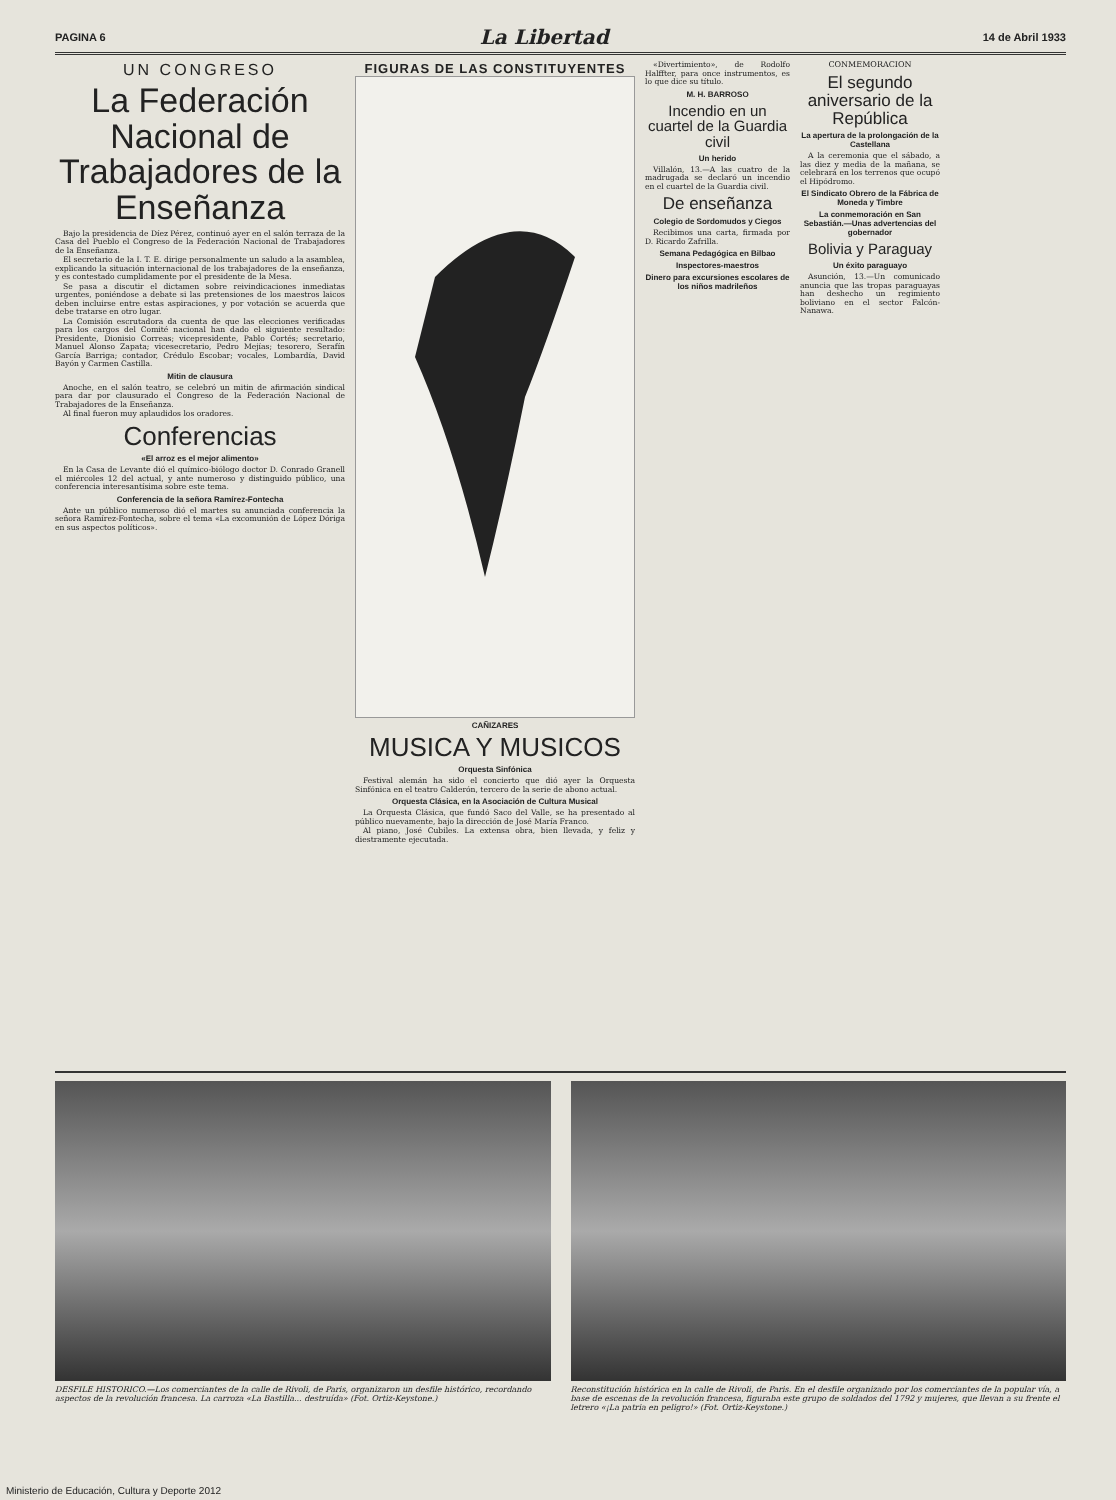PAGINA 6 La Libertad 14 de Abril 1933
UN CONGRESO
La Federación Nacional de Trabajadores de la Enseñanza
Bajo la presidencia de Díez Pérez, continuó ayer en el salón terraza de la Casa del Pueblo el Congreso de la Federación Nacional de Trabajadores de la Enseñanza.
El secretario de la I. T. E. dirige personalmente un saludo a la asamblea, explicando la situación internacional de los trabajadores de la enseñanza, y es contestado cumplidamente por el presidente de la Mesa.
Se pasa a discutir el dictamen sobre reivindicaciones inmediatas urgentes, poniéndose a debate si las pretensiones de los maestros laicos deben incluirse entre estas aspiraciones, y por votación se acuerda que debe tratarse en otro lugar.
La Comisión escrutadora da cuenta de que las elecciones verificadas para los cargos del Comité nacional han dado el siguiente resultado: Presidente, Dionisio Correas; vicepresidente, Pablo Cortés; secretario, Manuel Alonso Zapata; vicesecretario, Pedro Mejías; tesorero, Serafín García Barriga; contador, Crédulo Escobar; vocales, Lombardía, David Bayón y Carmen Castilla.
Mitin de clausura
Anoche, en el salón teatro, se celebró un mitin de afirmación sindical para dar por clausurado el Congreso de la Federación Nacional de Trabajadores de la Enseñanza.
Al final fueron muy aplaudidos los oradores.
Conferencias
«El arroz es el mejor alimento»
En la Casa de Levante dió el químico-biólogo doctor D. Conrado Granell el miércoles 12 del actual, y ante numeroso y distinguido público, una conferencia interesantísima sobre este tema.
Conferencia de la señora Ramírez-Fontecha
Ante un público numeroso dió el martes su anunciada conferencia la señora Ramírez-Fontecha, sobre el tema «La excomunión de López Dóriga en sus aspectos políticos».
FIGURAS DE LAS CONSTITUYENTES
CAÑIZARES
MUSICA Y MUSICOS
Orquesta Sinfónica
Festival alemán ha sido el concierto que dió ayer la Orquesta Sinfónica en el teatro Calderón, tercero de la serie de abono actual.
Orquesta Clásica, en la Asociación de Cultura Musical
La Orquesta Clásica, que fundó Saco del Valle, se ha presentado al público nuevamente, bajo la dirección de José María Franco.
Al piano, José Cubiles. La extensa obra, bien llevada, y feliz y diestramente ejecutada.
«Divertimiento», de Rodolfo Halffter, para once instrumentos, es lo que dice su título.
M. H. BARROSO
Incendio en un cuartel de la Guardia civil
Un herido
Villalón, 13.—A las cuatro de la madrugada se declaró un incendio en el cuartel de la Guardia civil.
De enseñanza
Colegio de Sordomudos y Ciegos
Recibimos una carta, firmada por D. Ricardo Zafrilla.
Semana Pedagógica en Bilbao
Inspectores-maestros
Dinero para excursiones escolares de los niños madrileños
CONMEMORACION
El segundo aniversario de la República
La apertura de la prolongación de la Castellana
A la ceremonia que el sábado, a las diez y media de la mañana, se celebrará en los terrenos que ocupó el Hipódromo.
El Sindicato Obrero de la Fábrica de Moneda y Timbre
La conmemoración en San Sebastián.—Unas advertencias del gobernador
Bolivia y Paraguay
Un éxito paraguayo
Asunción, 13.—Un comunicado anuncia que las tropas paraguayas han deshecho un regimiento boliviano en el sector Falcón-Nanawa.
DESFILE HISTORICO.—Los comerciantes de la calle de Rivoli, de Paris, organizaron un desfile histórico, recordando aspectos de la revolución francesa. La carroza «La Bastilla... destruída» (Fot. Ortiz-Keystone.)
Reconstitución histórica en la calle de Rivoli, de Paris. En el desfile organizado por los comerciantes de la popular vía, a base de escenas de la revolución francesa, figuraba este grupo de soldados del 1792 y mujeres, que llevan a su frente el letrero «¡La patria en peligro!» (Fot. Ortiz-Keystone.)
Ministerio de Educación, Cultura y Deporte 2012